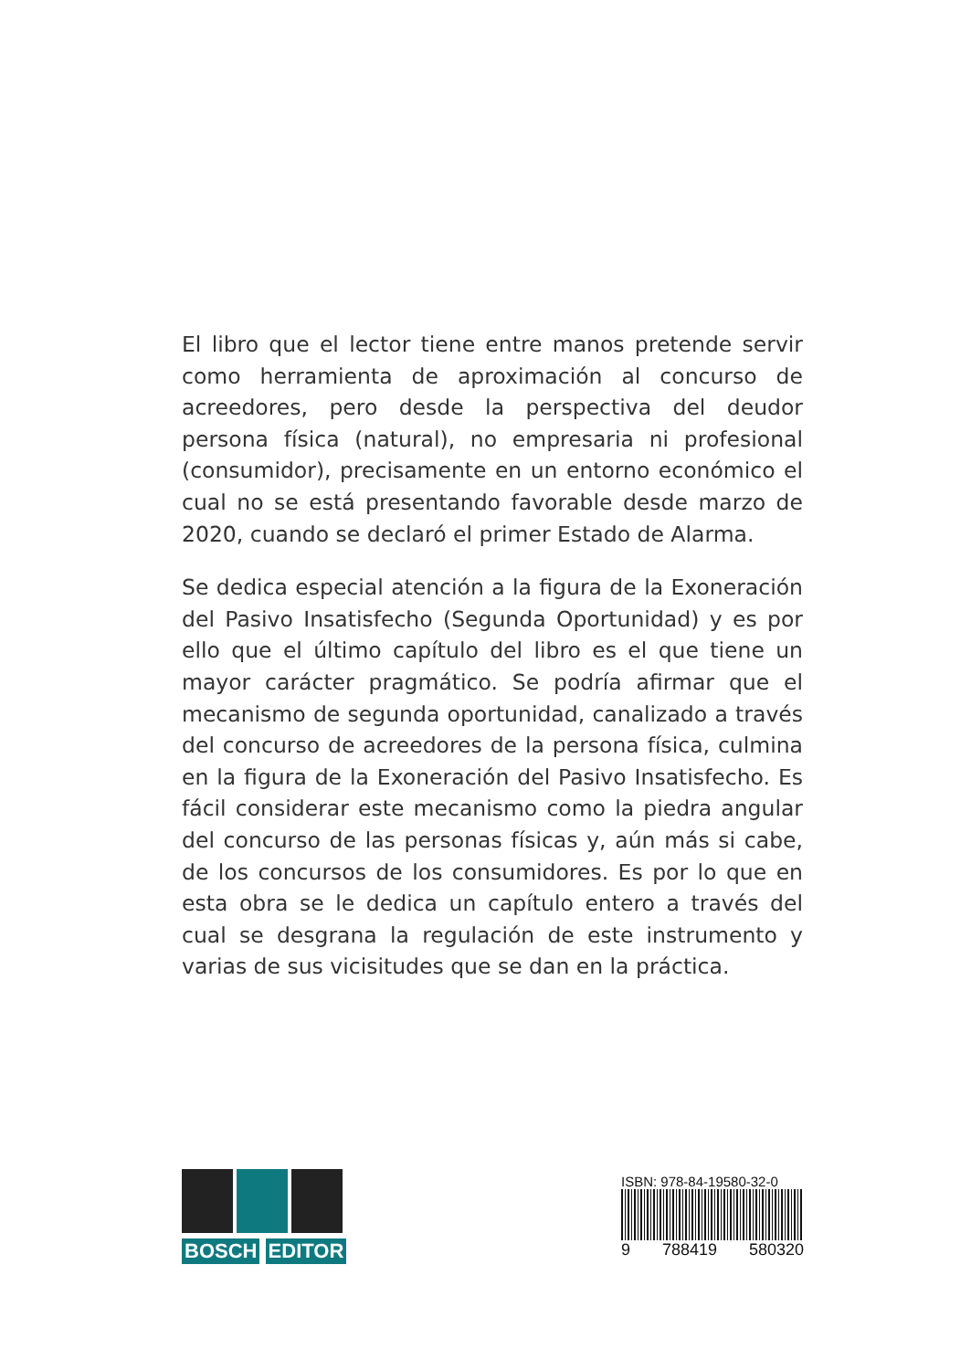El libro que el lector tiene entre manos pretende servir como herramienta de aproximación al concurso de acreedores, pero desde la perspectiva del deudor persona física (natural), no empresaria ni profesional (consumidor), precisamente en un entorno económico el cual no se está presentando favorable desde marzo de 2020, cuando se declaró el primer Estado de Alarma.
Se dedica especial atención a la figura de la Exoneración del Pasivo Insatisfecho (Segunda Oportunidad) y es por ello que el último capítulo del libro es el que tiene un mayor carácter pragmático. Se podría afirmar que el mecanismo de segunda oportunidad, canalizado a través del concurso de acreedores de la persona física, culmina en la figura de la Exoneración del Pasivo Insatisfecho. Es fácil considerar este mecanismo como la piedra angular del concurso de las personas físicas y, aún más si cabe, de los concursos de los consumidores. Es por lo que en esta obra se le dedica un capítulo entero a través del cual se desgrana la regulación de este instrumento y varias de sus vicisitudes que se dan en la práctica.
BOSCH EDITOR
ISBN: 978-84-19580-32-0
9 788419 580320